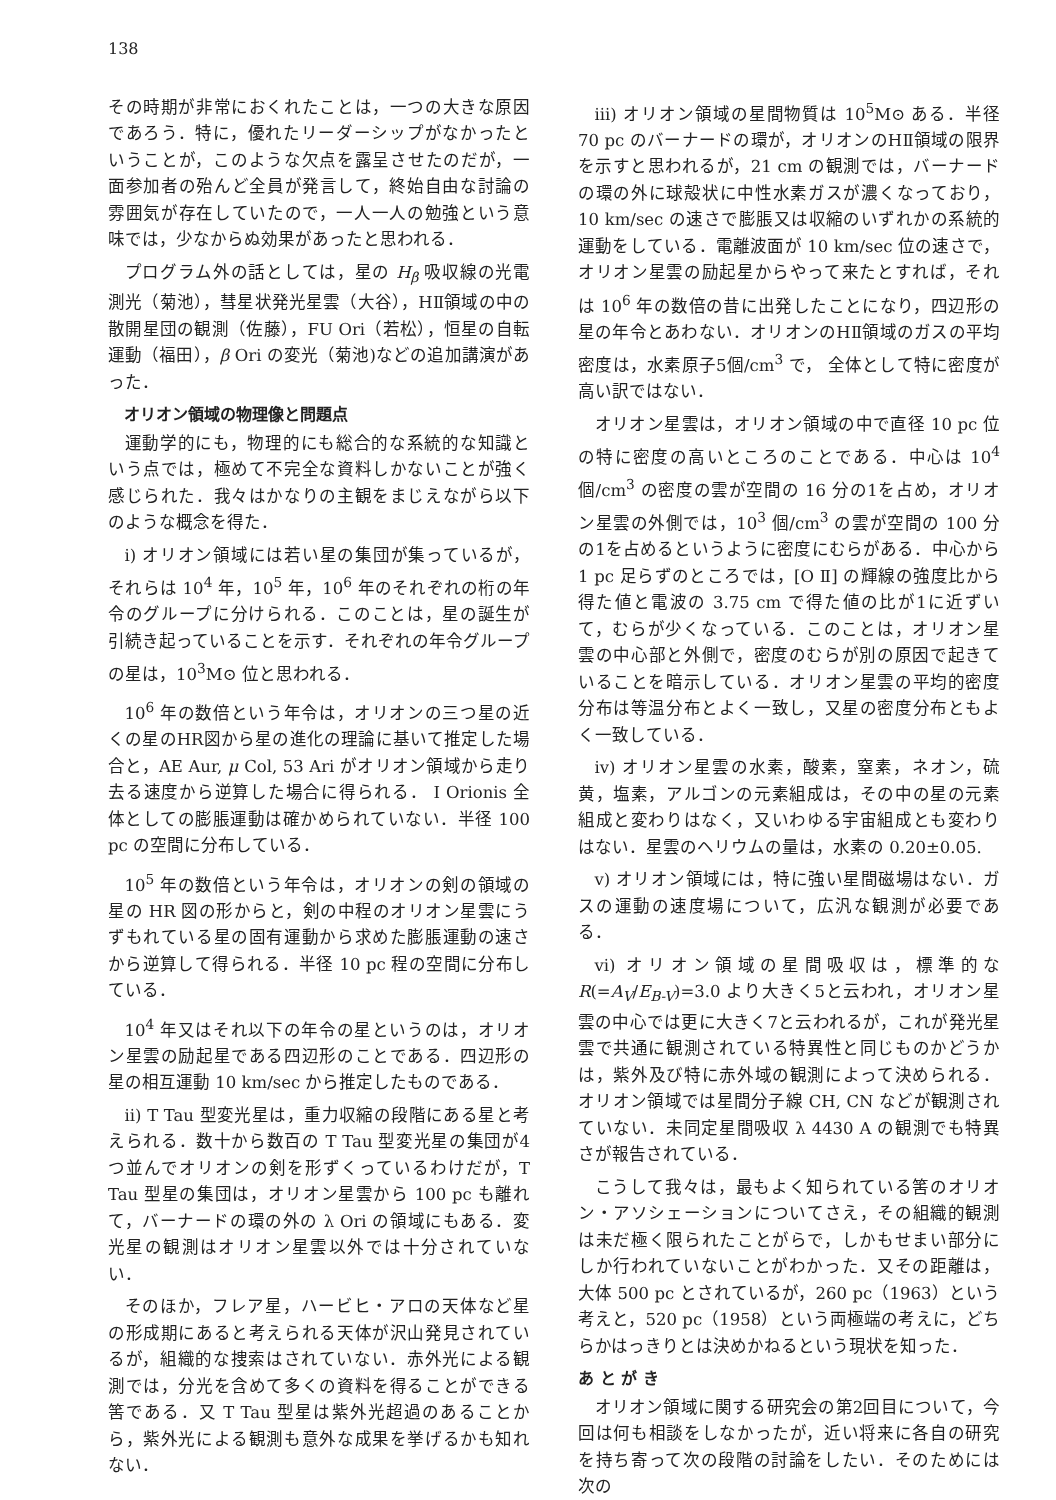138
その時期が非常におくれたことは，一つの大きな原因であろう．特に，優れたリーダーシップがなかったということが，このような欠点を露呈させたのだが，一面参加者の殆んど全員が発言して，終始自由な討論の雰囲気が存在していたので，一人一人の勉強という意味では，少なからぬ効果があったと思われる．
プログラム外の話としては，星の H<sub>β</sub> 吸収線の光電測光（菊池），彗星状発光星雲（大谷），HⅡ領域の中の散開星団の観測（佐藤），FU Ori（若松），恒星の自転運動（福田），β Ori の変光（菊池)などの追加講演があった．
オリオン領域の物理像と問題点
運動学的にも，物理的にも総合的な系統的な知識という点では，極めて不完全な資料しかないことが強く感じられた．我々はかなりの主観をまじえながら以下のような概念を得た．
i) オリオン領域には若い星の集団が集っているが，それらは 10<sup>4</sup> 年，10<sup>5</sup> 年，10<sup>6</sup> 年のそれぞれの桁の年令のグループに分けられる．このことは，星の誕生が引続き起っていることを示す．それぞれの年令グループの星は，10<sup>3</sup>M⊙ 位と思われる．
10<sup>6</sup> 年の数倍という年令は，オリオンの三つ星の近くの星のHR図から星の進化の理論に基いて推定した場合と，AE Aur, μ Col, 53 Ari がオリオン領域から走り去る速度から逆算した場合に得られる． I Orionis 全体としての膨脹運動は確かめられていない．半径 100 pc の空間に分布している．
10<sup>5</sup> 年の数倍という年令は，オリオンの剣の領域の星の HR 図の形からと，剣の中程のオリオン星雲にうずもれている星の固有運動から求めた膨脹運動の速さから逆算して得られる．半径 10 pc 程の空間に分布している．
10<sup>4</sup> 年又はそれ以下の年令の星というのは，オリオン星雲の励起星である四辺形のことである．四辺形の星の相互運動 10 km/sec から推定したものである．
ii) T Tau 型変光星は，重力収縮の段階にある星と考えられる．数十から数百の T Tau 型変光星の集団が4 つ並んでオリオンの剣を形ずくっているわけだが，T Tau 型星の集団は，オリオン星雲から 100 pc も離れて，バーナードの環の外の λ Ori の領域にもある．変光星の観測はオリオン星雲以外では十分されていない．
そのほか，フレア星，ハービヒ・アロの天体など星の形成期にあると考えられる天体が沢山発見されているが，組織的な捜索はされていない．赤外光による観測では，分光を含めて多くの資料を得ることができる筈である．又 T Tau 型星は紫外光超過のあることから，紫外光による観測も意外な成果を挙げるかも知れない．
iii) オリオン領域の星間物質は 10<sup>5</sup>M⊙ ある．半径 70 pc のバーナードの環が，オリオンのHⅡ領域の限界を示すと思われるが，21 cm の観測では，バーナードの環の外に球殻状に中性水素ガスが濃くなっており，10 km/sec の速さで膨脹又は収縮のいずれかの系統的運動をしている．電離波面が 10 km/sec 位の速さで，オリオン星雲の励起星からやって来たとすれば，それは 10<sup>6</sup> 年の数倍の昔に出発したことになり，四辺形の星の年令とあわない．オリオンのHⅡ領域のガスの平均密度は，水素原子5個/cm<sup>3</sup> で， 全体として特に密度が高い訳ではない．
オリオン星雲は，オリオン領域の中で直径 10 pc 位の特に密度の高いところのことである．中心は 10<sup>4</sup> 個/cm<sup>3</sup> の密度の雲が空間の 16 分の1を占め，オリオン星雲の外側では，10<sup>3</sup> 個/cm<sup>3</sup> の雲が空間の 100 分の1を占めるというように密度にむらがある．中心から 1 pc 足らずのところでは，[O Ⅱ] の輝線の強度比から得た値と電波の 3.75 cm で得た値の比が1に近ずいて，むらが少くなっている．このことは，オリオン星雲の中心部と外側で，密度のむらが別の原因で起きていることを暗示している．オリオン星雲の平均的密度分布は等温分布とよく一致し，又星の密度分布ともよく一致している．
iv) オリオン星雲の水素，酸素，窒素，ネオン，硫黄，塩素，アルゴンの元素組成は，その中の星の元素組成と変わりはなく，又いわゆる宇宙組成とも変わりはない．星雲のヘリウムの量は，水素の 0.20±0.05.
v) オリオン領域には，特に強い星間磁場はない．ガスの運動の速度場について，広汎な観測が必要である．
vi) オリオン領域の星間吸収は，標準的な R(=A<sub>V</sub>/E<sub>B-V</sub>)=3.0 より大きく5と云われ，オリオン星雲の中心では更に大きく7と云われるが，これが発光星雲で共通に観測されている特異性と同じものかどうかは，紫外及び特に赤外域の観測によって決められる．オリオン領域では星間分子線 CH, CN などが観測されていない．未同定星間吸収 λ 4430 A の観測でも特異さが報告されている．
こうして我々は，最もよく知られている筈のオリオン・アソシェーションについてさえ，その組織的観測は未だ極く限られたことがらで，しかもせまい部分にしか行われていないことがわかった．又その距離は，大体 500 pc とされているが，260 pc（1963）という考えと，520 pc（1958）という両極端の考えに，どちらかはっきりとは決めかねるという現状を知った．
あ と が き
オリオン領域に関する研究会の第2回目について，今回は何も相談をしなかったが，近い将来に各自の研究を持ち寄って次の段階の討論をしたい．そのためには次の